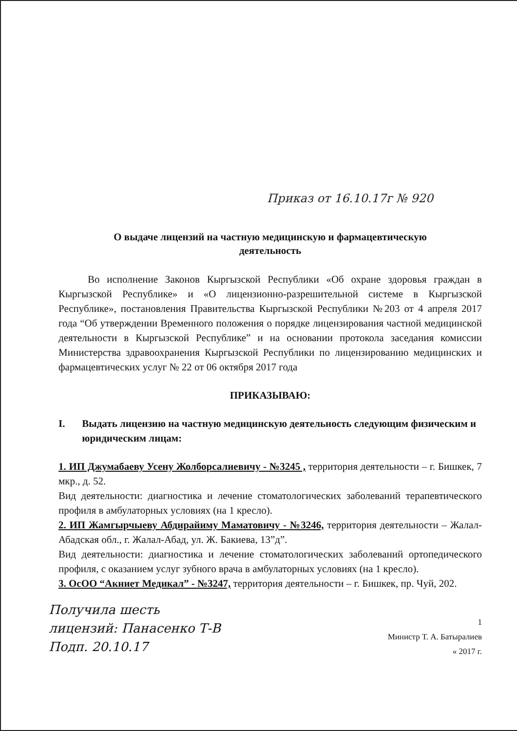Приказ от 16.10.17г № 920
О выдаче лицензий на частную медицинскую и фармацевтическую
деятельность
Во исполнение Законов Кыргызской Республики «Об охране здоровья граждан в Кыргызской Республике» и «О лицензионно-разрешительной системе в Кыргызской Республике», постановления Правительства Кыргызской Республики №203 от 4 апреля 2017 года “Об утверждении Временного положения о порядке лицензирования частной медицинской деятельности в Кыргызской Республике” и на основании протокола заседания комиссии Министерства здравоохранения Кыргызской Республики по лицензированию медицинских и фармацевтических услуг № 22 от 06 октября 2017 года
ПРИКАЗЫВАЮ:
I. Выдать лицензию на частную медицинскую деятельность следующим физическим и юридическим лицам:
1. ИП Джумабаеву Усену Жолборсалиевичу - №3245 , территория деятельности – г. Бишкек, 7 мкр., д. 52.
Вид деятельности: диагностика и лечение стоматологических заболеваний терапевтического профиля в амбулаторных условиях (на 1 кресло).
2. ИП Жамгырчыеву Абдирайиму Маматовичу - №3246, территория деятельности – Жалал-Абадская обл., г. Жалал-Абад, ул. Ж. Бакиева, 13”д”.
Вид деятельности: диагностика и лечение стоматологических заболеваний ортопедического профиля, с оказанием услуг зубного врача в амбулаторных условиях (на 1 кресло).
3. ОсОО “Акниет Медикал” - №3247, территория деятельности – г. Бишкек, пр. Чуй, 202.
Получила шесть
лицензий: Панасенко Т-В
Подп. 20.10.17
1
Министр Т. А. Батыралиев
« 2017 г.